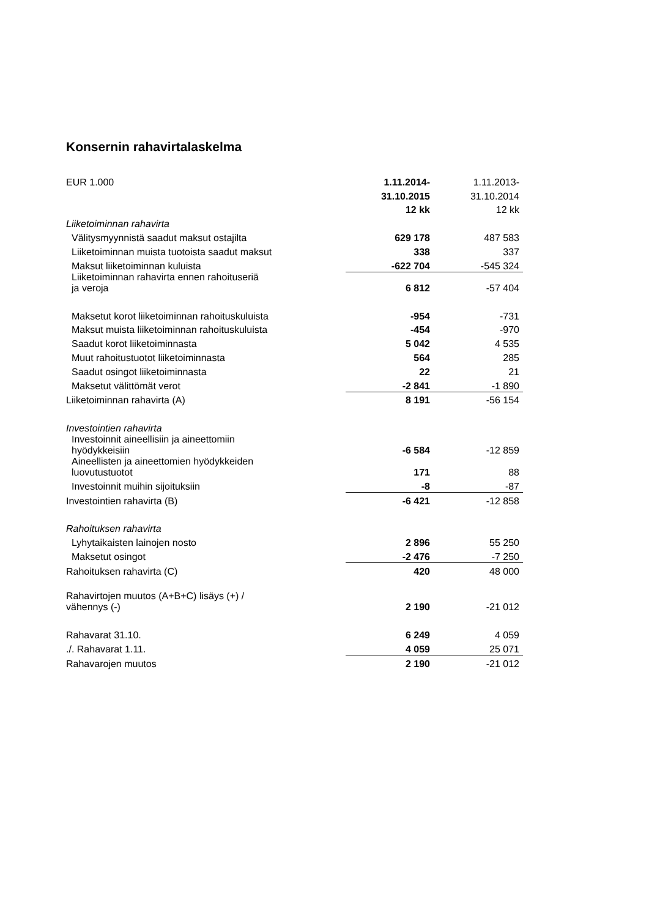Konsernin rahavirtalaskelma
| EUR 1.000 | 1.11.2014- | 1.11.2013- |
| | 31.10.2015 | 31.10.2014 |
| | 12 kk | 12 kk |
| Liiketoiminnan rahavirta | | |
| Välitysmyynnistä saadut maksut ostajilta | 629 178 | 487 583 |
| Liiketoiminnan muista tuotoista saadut maksut | 338 | 337 |
| Maksut liiketoiminnan kuluista | -622 704 | -545 324 |
| Liiketoiminnan rahavirta ennen rahoituseriä ja veroja | 6 812 | -57 404 |
| Maksetut korot liiketoiminnan rahoituskuluista | -954 | -731 |
| Maksut muista liiketoiminnan rahoituskuluista | -454 | -970 |
| Saadut korot liiketoiminnasta | 5 042 | 4 535 |
| Muut rahoitustuotot liiketoiminnasta | 564 | 285 |
| Saadut osingot liiketoiminnasta | 22 | 21 |
| Maksetut välittömät verot | -2 841 | -1 890 |
| Liiketoiminnan rahavirta (A) | 8 191 | -56 154 |
| Investointien rahavirta | | |
| Investoinnit aineellisiin ja aineettomiin hyödykkeisiin | -6 584 | -12 859 |
| Aineellisten ja aineettomien hyödykkeiden luovutustuotot | 171 | 88 |
| Investoinnit muihin sijoituksiin | -8 | -87 |
| Investointien rahavirta (B) | -6 421 | -12 858 |
| Rahoituksen rahavirta | | |
| Lyhytaikaisten lainojen nosto | 2 896 | 55 250 |
| Maksetut osingot | -2 476 | -7 250 |
| Rahoituksen rahavirta (C) | 420 | 48 000 |
| Rahavirtojen muutos (A+B+C) lisäys (+) / vähennys (-) | 2 190 | -21 012 |
| Rahavarat 31.10. | 6 249 | 4 059 |
| ./. Rahavarat 1.11. | 4 059 | 25 071 |
| Rahavarojen muutos | 2 190 | -21 012 |